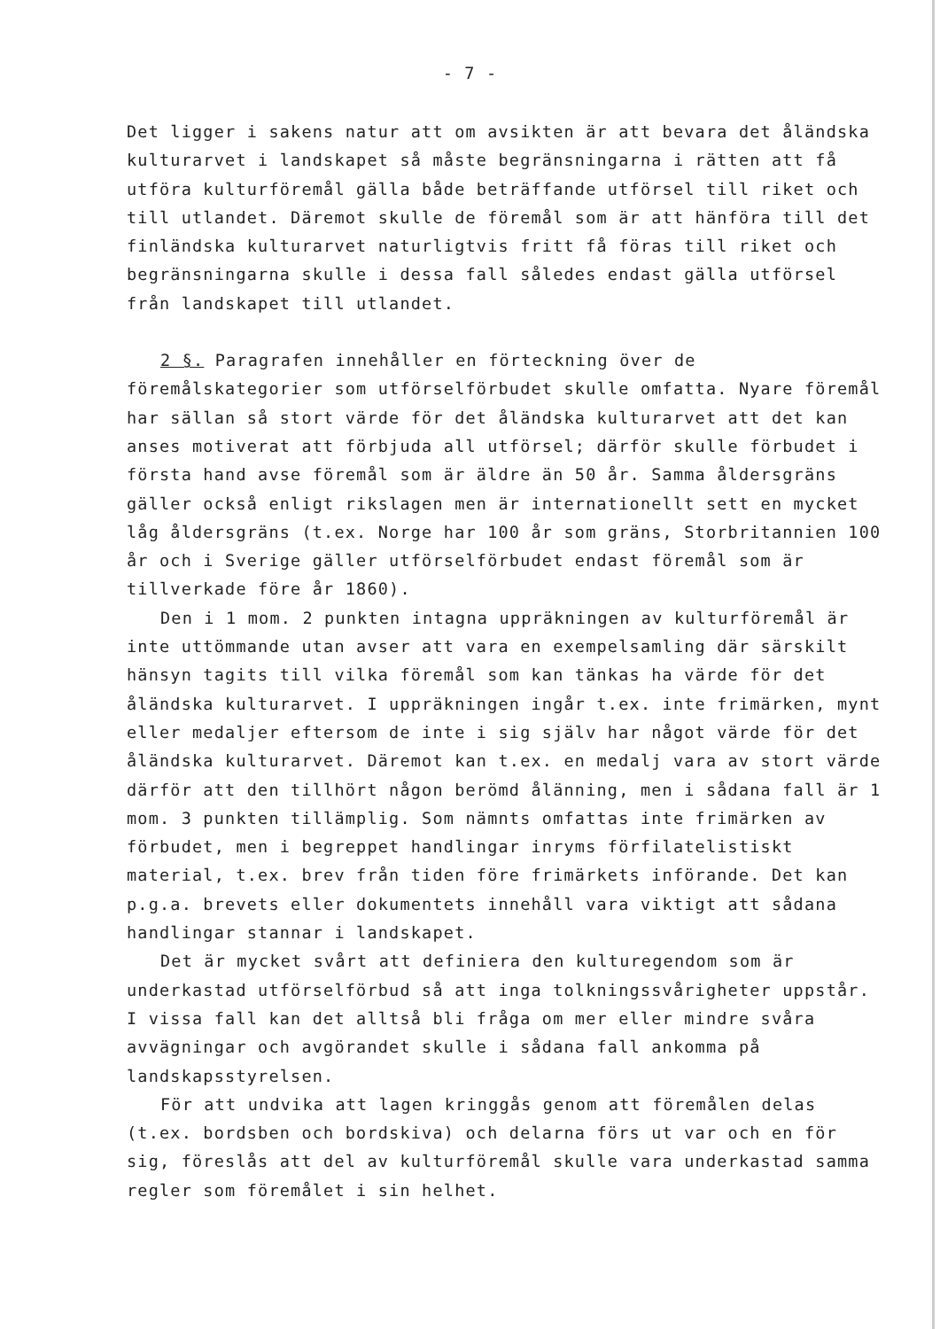- 7 -
Det ligger i sakens natur att om avsikten är att bevara det åländska kulturarvet i landskapet så måste begränsningarna i rätten att få utföra kulturföremål gälla både beträffande utförsel till riket och till utlandet. Däremot skulle de föremål som är att hänföra till det finländska kulturarvet naturligtvis fritt få föras till riket och begränsningarna skulle i dessa fall således endast gälla utförsel från landskapet till utlandet.
2 §. Paragrafen innehåller en förteckning över de föremålskategorier som utförselförbudet skulle omfatta. Nyare föremål har sällan så stort värde för det åländska kulturarvet att det kan anses motiverat att förbjuda all utförsel; därför skulle förbudet i första hand avse föremål som är äldre än 50 år. Samma åldersgräns gäller också enligt rikslagen men är internationellt sett en mycket låg åldersgräns (t.ex. Norge har 100 år som gräns, Storbritannien 100 år och i Sverige gäller utförselförbudet endast föremål som är tillverkade före år 1860).
Den i 1 mom. 2 punkten intagna uppräkningen av kulturföremål är inte uttömmande utan avser att vara en exempelsamling där särskilt hänsyn tagits till vilka föremål som kan tänkas ha värde för det åländska kulturarvet. I uppräkningen ingår t.ex. inte frimärken, mynt eller medaljer eftersom de inte i sig själv har något värde för det åländska kulturarvet. Däremot kan t.ex. en medalj vara av stort värde därför att den tillhört någon berömd ålänning, men i sådana fall är 1 mom. 3 punkten tillämplig. Som nämnts omfattas inte frimärken av förbudet, men i begreppet handlingar inryms förfilatelistiskt material, t.ex. brev från tiden före frimärkets införande. Det kan p.g.a. brevets eller dokumentets innehåll vara viktigt att sådana handlingar stannar i landskapet.
Det är mycket svårt att definiera den kulturegendom som är underkastad utförselförbud så att inga tolkningssvårigheter uppstår. I vissa fall kan det alltså bli fråga om mer eller mindre svåra avvägningar och avgörandet skulle i sådana fall ankomma på landskapsstyrelsen.
För att undvika att lagen kringgås genom att föremålen delas (t.ex. bordsben och bordskiva) och delarna förs ut var och en för sig, föreslås att del av kulturföremål skulle vara underkastad samma regler som föremålet i sin helhet.